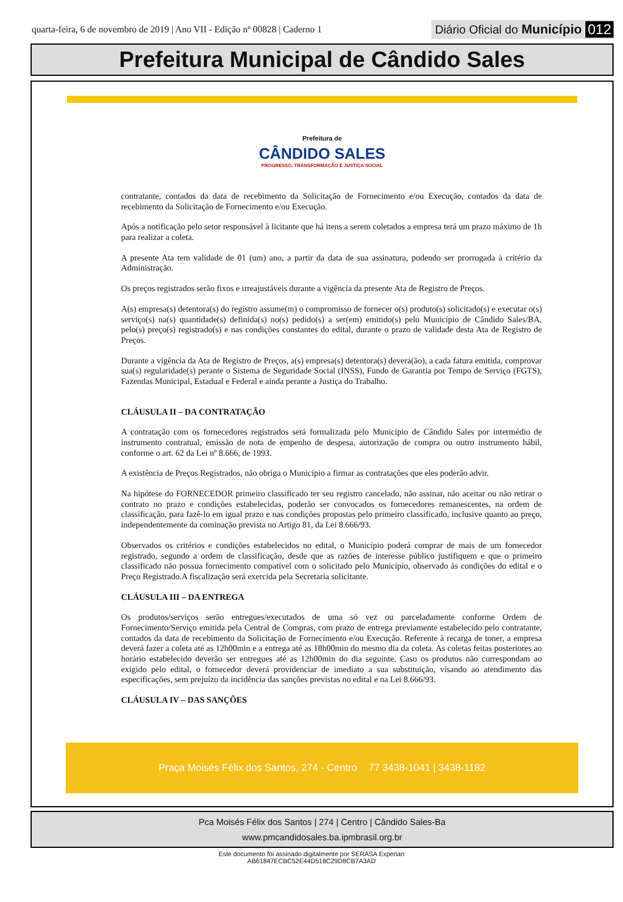quarta-feira, 6 de novembro de 2019 | Ano VII - Edição nº 00828 | Caderno 1 Diário Oficial do Município 012
Prefeitura Municipal de Cândido Sales
Prefeitura de
CÂNDIDO SALES
PROGRESSO, TRANSFORMAÇÃO E JUSTIÇA SOCIAL
contratante, contados da data de recebimento da Solicitação de Fornecimento e/ou Execução, contados da data de recebimento da Solicitação de Fornecimento e/ou Execução.
Após a notificação pelo setor responsável à licitante que há itens a serem coletados a empresa terá um prazo máximo de 1h para realizar a coleta.
A presente Ata tem validade de 01 (um) ano, a partir da data de sua assinatura, podendo ser prorrogada à critério da Administração.
Os preços registrados serão fixos e irreajustáveis durante a vigência da presente Ata de Registro de Preços.
A(s) empresa(s) detentora(s) do registro assume(m) o compromisso de fornecer o(s) produto(s) solicitado(s) e executar o(s) serviço(s) na(s) quantidade(s) definida(s) no(s) pedido(s) a ser(em) emitido(s) pelo Município de Cândido Sales/BA, pelo(s) preço(s) registrado(s) e nas condições constantes do edital, durante o prazo de validade desta Ata de Registro de Preços.
Durante a vigência da Ata de Registro de Preços, a(s) empresa(s) detentora(s) deverá(ão), a cada fatura emitida, comprovar sua(s) regularidade(s) perante o Sistema de Seguridade Social (INSS), Fundo de Garantia por Tempo de Serviço (FGTS), Fazendas Municipal, Estadual e Federal e ainda perante a Justiça do Trabalho.
CLÁUSULA II – DA CONTRATAÇÃO
A contratação com os fornecedores registrados será formalizada pelo Município de Cândido Sales por intermédio de instrumento contratual, emissão de nota de empenho de despesa, autorização de compra ou outro instrumento hábil, conforme o art. 62 da Lei nº 8.666, de 1993.
A existência de Preços Registrados, não obriga o Município a firmar as contratações que eles poderão advir.
Na hipótese do FORNECEDOR primeiro classificado ter seu registro cancelado, não assinar, não aceitar ou não retirar o contrato no prazo e condições estabelecidas, poderão ser convocados os fornecedores remanescentes, na ordem de classificação, para fazê-lo em igual prazo e nas condições propostas pelo primeiro classificado, inclusive quanto ao preço, independentemente da cominação prevista no Artigo 81, da Lei 8.666/93.
Observados os critérios e condições estabelecidos no edital, o Município poderá comprar de mais de um fornecedor registrado, segundo a ordem de classificação, desde que as razões de interesse público justifiquem e que o primeiro classificado não possua fornecimento compatível com o solicitado pelo Município, observado às condições do edital e o Preço Registrado.A fiscalização será exercida pela Secretaria solicitante.
CLÁUSULA III – DA ENTREGA
Os produtos/serviços serão entregues/executados de uma só vez ou parceladamente conforme Ordem de Fornecimento/Serviço emitida pela Central de Compras, com prazo de entrega previamente estabelecido pelo contratante, contados da data de recebimento da Solicitação de Fornecimento e/ou Execução. Referente à recarga de toner, a empresa deverá fazer a coleta até as 12h00min e a entrega até as 18h00min do mesmo dia da coleta. As coletas feitas posteriores ao horário estabelecido deverão ser entregues até as 12h00min do dia seguinte. Caso os produtos não correspondam ao exigido pelo edital, o fornecedor deverá providenciar de imediato a sua substituição, visando ao atendimento das especificações, sem prejuízo da incidência das sanções previstas no edital e na Lei 8.666/93.
CLÁUSULA IV – DAS SANÇÕES
Praça Moisés Félix dos Santos, 274 - Centro 77 3438-1041 | 3438-1182
Pca Moisés Félix dos Santos | 274 | Centro | Cândido Sales-Ba
www.pmcandidosales.ba.ipmbrasil.org.br
Este documento foi assinado digitalmente por SERASA Experian
AB61847ECBC52E44D518C29D8CB7A3AD